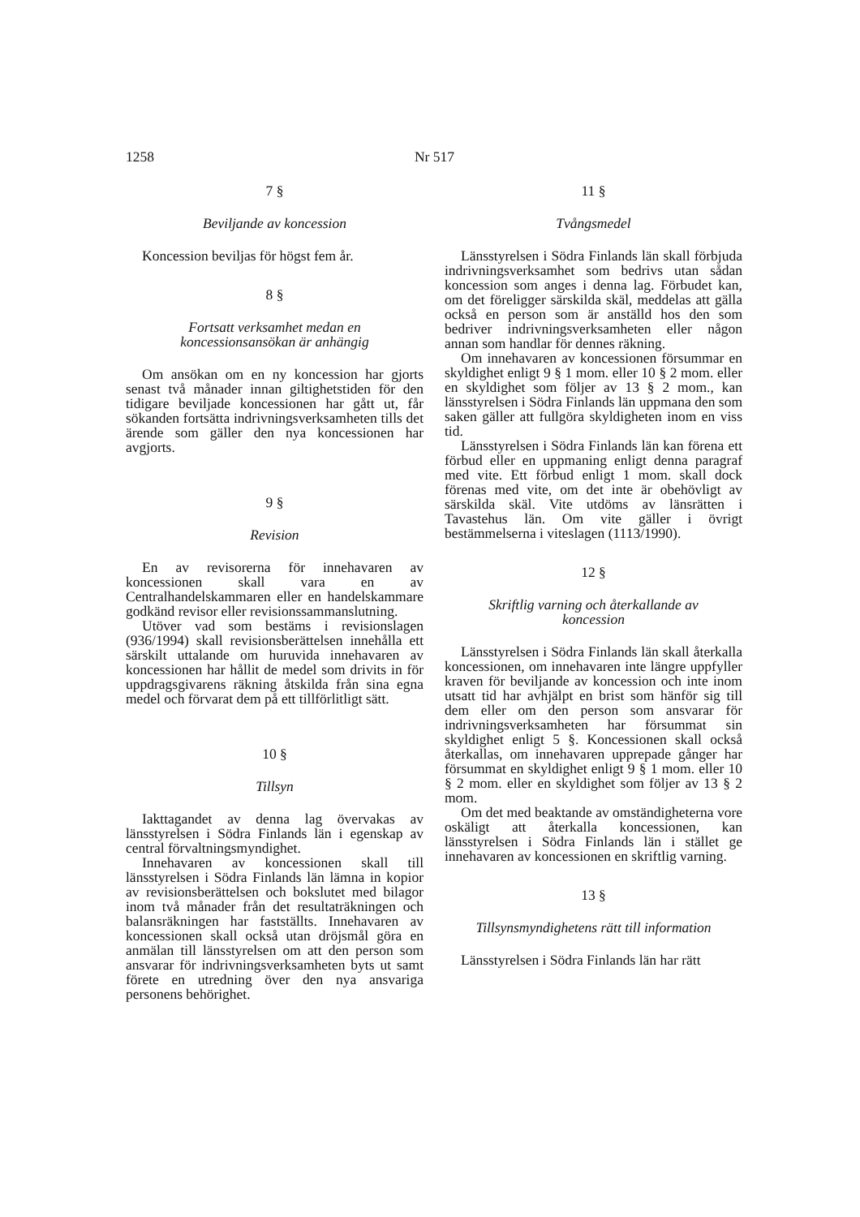1258 Nr 517
7 §
Beviljande av koncession
Koncession beviljas för högst fem år.
8 §
Fortsatt verksamhet medan en
koncessionsansökan är anhängig
Om ansökan om en ny koncession har gjorts senast två månader innan giltighetstiden för den tidigare beviljade koncessionen har gått ut, får sökanden fortsätta indrivningsverksamheten tills det ärende som gäller den nya koncessionen har avgjorts.
9 §
Revision
En av revisorerna för innehavaren av koncessionen skall vara en av Centralhandelskammaren eller en handelskammare godkänd revisor eller revisionssammanslutning.
Utöver vad som bestäms i revisionslagen (936/1994) skall revisionsberättelsen innehålla ett särskilt uttalande om huruvida innehavaren av koncessionen har hållit de medel som drivits in för uppdragsgivarens räkning åtskilda från sina egna medel och förvarat dem på ett tillförlitligt sätt.
10 §
Tillsyn
Iakttagandet av denna lag övervakas av länsstyrelsen i Södra Finlands län i egenskap av central förvaltningsmyndighet.
Innehavaren av koncessionen skall till länsstyrelsen i Södra Finlands län lämna in kopior av revisionsberättelsen och bokslutet med bilagor inom två månader från det resultaträkningen och balansräkningen har fastställts. Innehavaren av koncessionen skall också utan dröjsmål göra en anmälan till länsstyrelsen om att den person som ansvarar för indrivningsverksamheten byts ut samt förete en utredning över den nya ansvariga personens behörighet.
11 §
Tvångsmedel
Länsstyrelsen i Södra Finlands län skall förbjuda indrivningsverksamhet som bedrivs utan sådan koncession som anges i denna lag. Förbudet kan, om det föreligger särskilda skäl, meddelas att gälla också en person som är anställd hos den som bedriver indrivningsverksamheten eller någon annan som handlar för dennes räkning.
Om innehavaren av koncessionen försummar en skyldighet enligt 9 § 1 mom. eller 10 § 2 mom. eller en skyldighet som följer av 13 § 2 mom., kan länsstyrelsen i Södra Finlands län uppmana den som saken gäller att fullgöra skyldigheten inom en viss tid.
Länsstyrelsen i Södra Finlands län kan förena ett förbud eller en uppmaning enligt denna paragraf med vite. Ett förbud enligt 1 mom. skall dock förenas med vite, om det inte är obehövligt av särskilda skäl. Vite utdöms av länsrätten i Tavastehus län. Om vite gäller i övrigt bestämmelserna i viteslagen (1113/1990).
12 §
Skriftlig varning och återkallande av
koncession
Länsstyrelsen i Södra Finlands län skall återkalla koncessionen, om innehavaren inte längre uppfyller kraven för beviljande av koncession och inte inom utsatt tid har avhjälpt en brist som hänför sig till dem eller om den person som ansvarar för indrivningsverksamheten har försummat sin skyldighet enligt 5 §. Koncessionen skall också återkallas, om innehavaren upprepade gånger har försummat en skyldighet enligt 9 § 1 mom. eller 10 § 2 mom. eller en skyldighet som följer av 13 § 2 mom.
Om det med beaktande av omständigheterna vore oskäligt att återkalla koncessionen, kan länsstyrelsen i Södra Finlands län i stället ge innehavaren av koncessionen en skriftlig varning.
13 §
Tillsynsmyndighetens rätt till information
Länsstyrelsen i Södra Finlands län har rätt